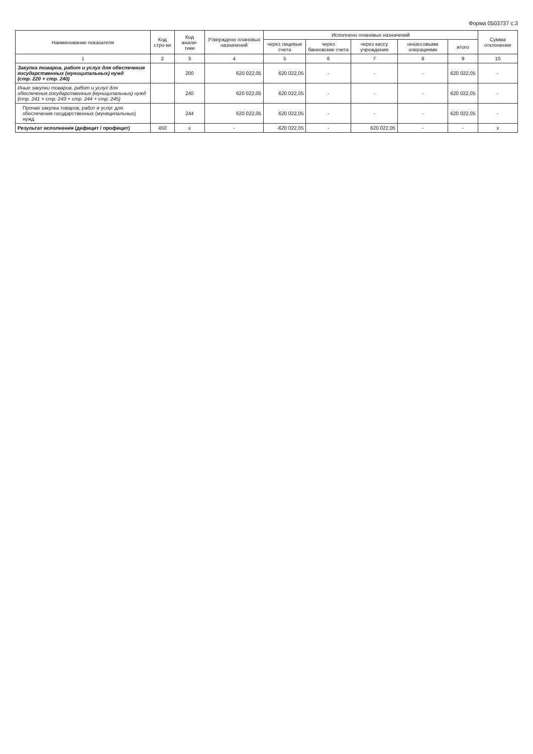Форма 0503737 с.3
| Наименование показателя | Код стро-ки | Код анали-тики | Утверждено плановых назначений | Исполнено плановых назначений | | | | | Сумма отклонения |
| --- | --- | --- | --- | --- | --- | --- | --- | --- | --- |
| | | | | через лицевые счета | через банковские счета | через кассу учреждения | некассовыми операциями | итого | |
| 1 | 2 | 3 | 4 | 5 | 6 | 7 | 8 | 9 | 10 |
| Закупка товаров, работ и услуг для обеспечения государственных (муниципальных) нужд (стр. 220 + стр. 240) | | 200 | 620 022,05 | 620 022,05 | - | - | - | 620 022,05 | - |
| Иные закупки товаров, работ и услуг для обеспечения государственных (муниципальных) нужд (стр. 241 + стр. 243 + стр. 244 + стр. 245) | | 240 | 620 022,05 | 620 022,05 | - | - | - | 620 022,05 | - |
| Прочая закупка товаров, работ и услуг для обеспечения государственных (муниципальных) нужд | | 244 | 620 022,05 | 620 022,05 | - | - | - | 620 022,05 | - |
| Результат исполнения (дефицит / профицит) | 450 | x | - | -620 022,05 | - | 620 022,05 | - | - | x |